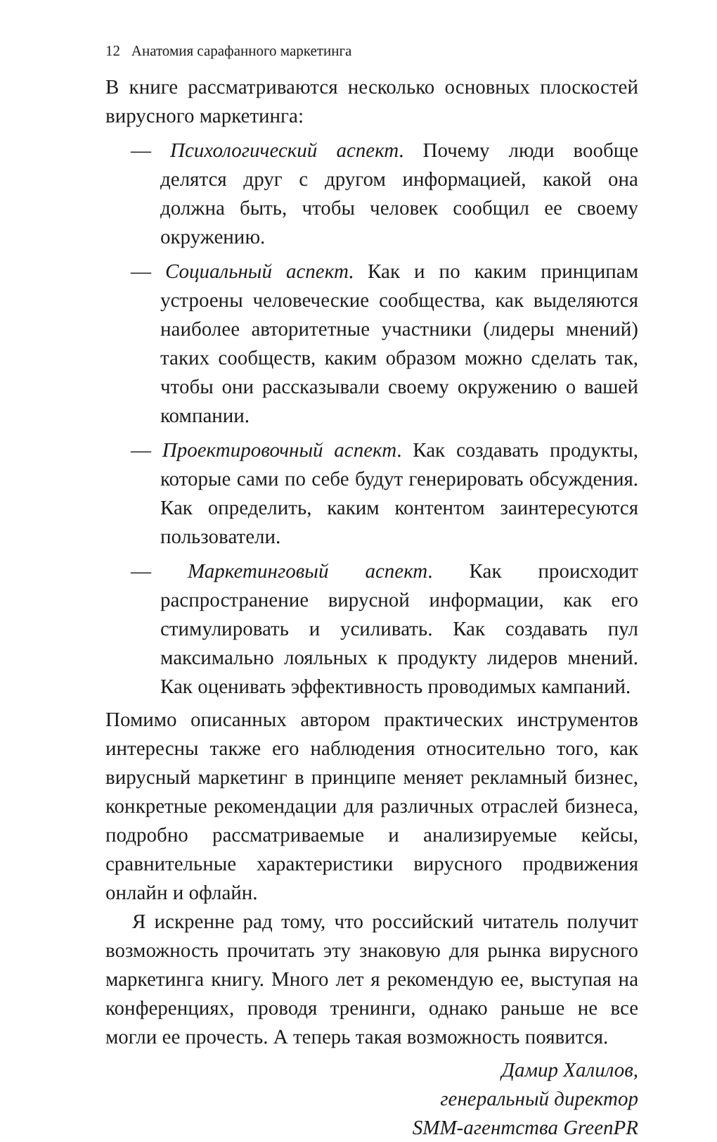12 Анатомия сарафанного маркетинга
В книге рассматриваются несколько основных плоскостей вирусного маркетинга:
— Психологический аспект. Почему люди вообще делятся друг с другом информацией, какой она должна быть, чтобы человек сообщил ее своему окружению.
— Социальный аспект. Как и по каким принципам устроены человеческие сообщества, как выделяются наиболее авторитетные участники (лидеры мнений) таких сообществ, каким образом можно сделать так, чтобы они рассказывали своему окружению о вашей компании.
— Проектировочный аспект. Как создавать продукты, которые сами по себе будут генерировать обсуждения. Как определить, каким контентом заинтересуются пользователи.
— Маркетинговый аспект. Как происходит распространение вирусной информации, как его стимулировать и усиливать. Как создавать пул максимально лояльных к продукту лидеров мнений. Как оценивать эффективность проводимых кампаний.
Помимо описанных автором практических инструментов интересны также его наблюдения относительно того, как вирусный маркетинг в принципе меняет рекламный бизнес, конкретные рекомендации для различных отраслей бизнеса, подробно рассматриваемые и анализируемые кейсы, сравнительные характеристики вирусного продвижения онлайн и офлайн.
Я искренне рад тому, что российский читатель получит возможность прочитать эту знаковую для рынка вирусного маркетинга книгу. Много лет я рекомендую ее, выступая на конференциях, проводя тренинги, однако раньше не все могли ее прочесть. А теперь такая возможность появится.
Дамир Халилов,
генеральный директор
SMM-агентства GreenPR